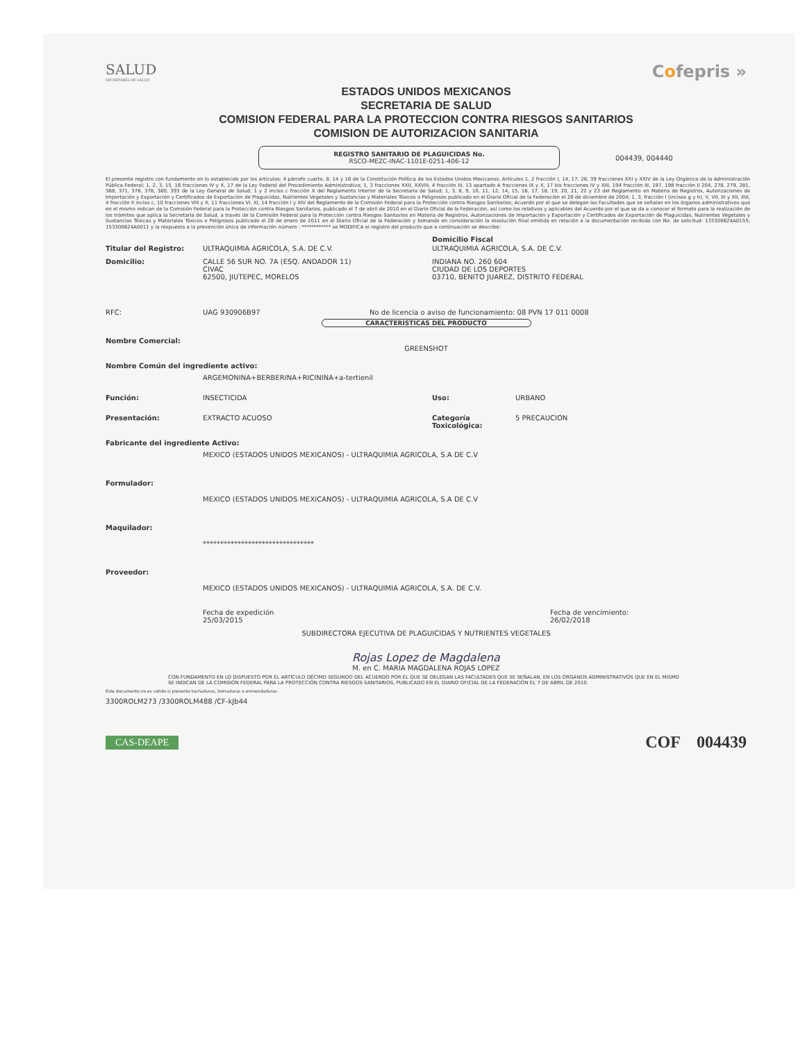SALUD
SECRETARÍA DE SALUD
Cofepris »
ESTADOS UNIDOS MEXICANOS
SECRETARIA DE SALUD
COMISION FEDERAL PARA LA PROTECCION CONTRA RIESGOS SANITARIOS
COMISION DE AUTORIZACION SANITARIA
REGISTRO SANITARIO DE PLAGUICIDAS No.
RSCO-MEZC-INAC-1101E-0251-406-12
004439, 004440
El presente registro con fundamento en lo establecido por los artículos; 4 párrafo cuarto, 8, 14 y 16 de la Constitución Política de los Estados Unidos Mexicanos; Artículos 1, 2 fracción I, 14, 17, 26, 39 fracciones XXI y XXIV de la Ley Orgánica de la Administración Pública Federal; 1, 2, 3, 15, 16 fracciones IV y X, 17 de la Ley Federal del Procedimiento Administrativo; 1, 3 fracciones XXII, XXVIII, 4 fracción III, 13 apartado A fracciones IX y X, 17 bis fracciones IV y XIII, 194 fracción III, 197, 198 fracción II 204, 278, 279, 281, 368, 371, 376, 378, 380, 393 de la Ley General de Salud; 1 y 2 inciso c fracción X del Reglamento Interior de la Secretaría de Salud; 1, 3, 8, 9, 10, 11, 12, 14, 15, 16, 17, 18, 19, 20, 21, 22 y 23 del Reglamento en Materia de Registros, Autorizaciones de Importación y Exportación y Certificados de Exportación de Plaguicidas, Nutrientes Vegetales y Sustancias y Materiales Tóxicos o Peligrosos publicado en el Diario Oficial de la Federación el 28 de diciembre de 2004; 1, 3, fracción I (incisos g y h), V, VII, XI y XII, XIII, 4 fracción II inciso c, 10 fracciones VIII y X, 11 fracciones VI, XI, 14 fracción I y XIV del Reglamento de la Comisión Federal para la Protección contra Riesgos Sanitarios; Acuerdo por el que se delegan las Facultades que se señalan en los órganos administrativos que en el mismo indican de la Comisión Federal para la Protección contra Riesgos Sanitarios, publicado el 7 de abril de 2010 en el Diario Oficial de la Federación, así como los relativos y aplicables del Acuerdo por el que se da a conocer el formato para la realización de los trámites que aplica la Secretaría de Salud, a través de la Comisión Federal para la Protección contra Riesgos Sanitarios en Materia de Registros, Autorizaciones de Importación y Exportación y Certificados de Exportación de Plaguicidas, Nutrientes Vegetales y Sustancias Tóxicas y Materiales Tóxicos o Peligrosos publicado el 28 de enero de 2011 en el Diario Oficial de la Federación y tomando en consideración la resolución final emitida en relación a la documentación recibida con No. de solicitud: 133300624A0155; 153300624A0011 y la respuesta a la prevención única de información número : ************ se MODIFICA el registro del producto que a continuación se describe:
Domicilio Fiscal
Titular del Registro: ULTRAQUIMIA AGRICOLA, S.A. DE C.V. ULTRAQUIMIA AGRICOLA, S.A. DE C.V.
Domicilio: CALLE 56 SUR NO. 7A (ESQ. ANDADOR 11)
CIVAC
62500, JIUTEPEC, MORELOS
INDIANA NO. 260 604
CIUDAD DE LOS DEPORTES
03710, BENITO JUAREZ, DISTRITO FEDERAL
RFC: UAG 930906B97 No de licencia o aviso de funcionamiento: 08 PVN 17 011 0008
CARACTERISTICAS DEL PRODUCTO
Nombre Comercial:
GREENSHOT
Nombre Común del ingrediente activo:
ARGEMONINA+BERBERINA+RICININA+a-tertienil
Función: INSECTICIDA Uso: URBANO
Presentación: EXTRACTO ACUOSO Categoría Toxicológica:
5 PRECAUCION
Fabricante del ingrediente Activo:
MEXICO (ESTADOS UNIDOS MEXICANOS) - ULTRAQUIMIA AGRICOLA, S.A DE C.V
Formulador:
MEXICO (ESTADOS UNIDOS MEXICANOS) - ULTRAQUIMIA AGRICOLA, S.A DE C.V
Maquilador:
********************************
Proveedor:
MEXICO (ESTADOS UNIDOS MEXICANOS) - ULTRAQUIMIA AGRICOLA, S.A. DE C.V.
Fecha de expedición
25/03/2015
Fecha de vencimiento:
26/02/2018
SUBDIRECTORA EJECUTIVA DE PLAGUICIDAS Y NUTRIENTES VEGETALES
Rojas Lopez de Magdalena
M. en C. MARIA MAGDALENA ROJAS LOPEZ
CON FUNDAMENTO EN LO DISPUESTO POR EL ARTÍCULO DÉCIMO SEGUNDO DEL ACUERDO POR EL QUE SE DELEGAN LAS FACULTADES QUE SE SEÑALAN, EN LOS ÓRGANOS ADMINISTRATIVOS QUE EN EL MISMO SE INDICAN DE LA COMISIÓN FEDERAL PARA LA PROTECCIÓN CONTRA RIESGOS SANITARIOS, PUBLICADO EN EL DIARIO OFICIAL DE LA FEDERACIÓN EL 7 DE ABRIL DE 2010.
Este documento no es válido si presenta tachaduras, borraduras o enmendaduras
3300ROLM273 /3300ROLM488 /CF-kJb44
CAS-DEAPE
COF 004439